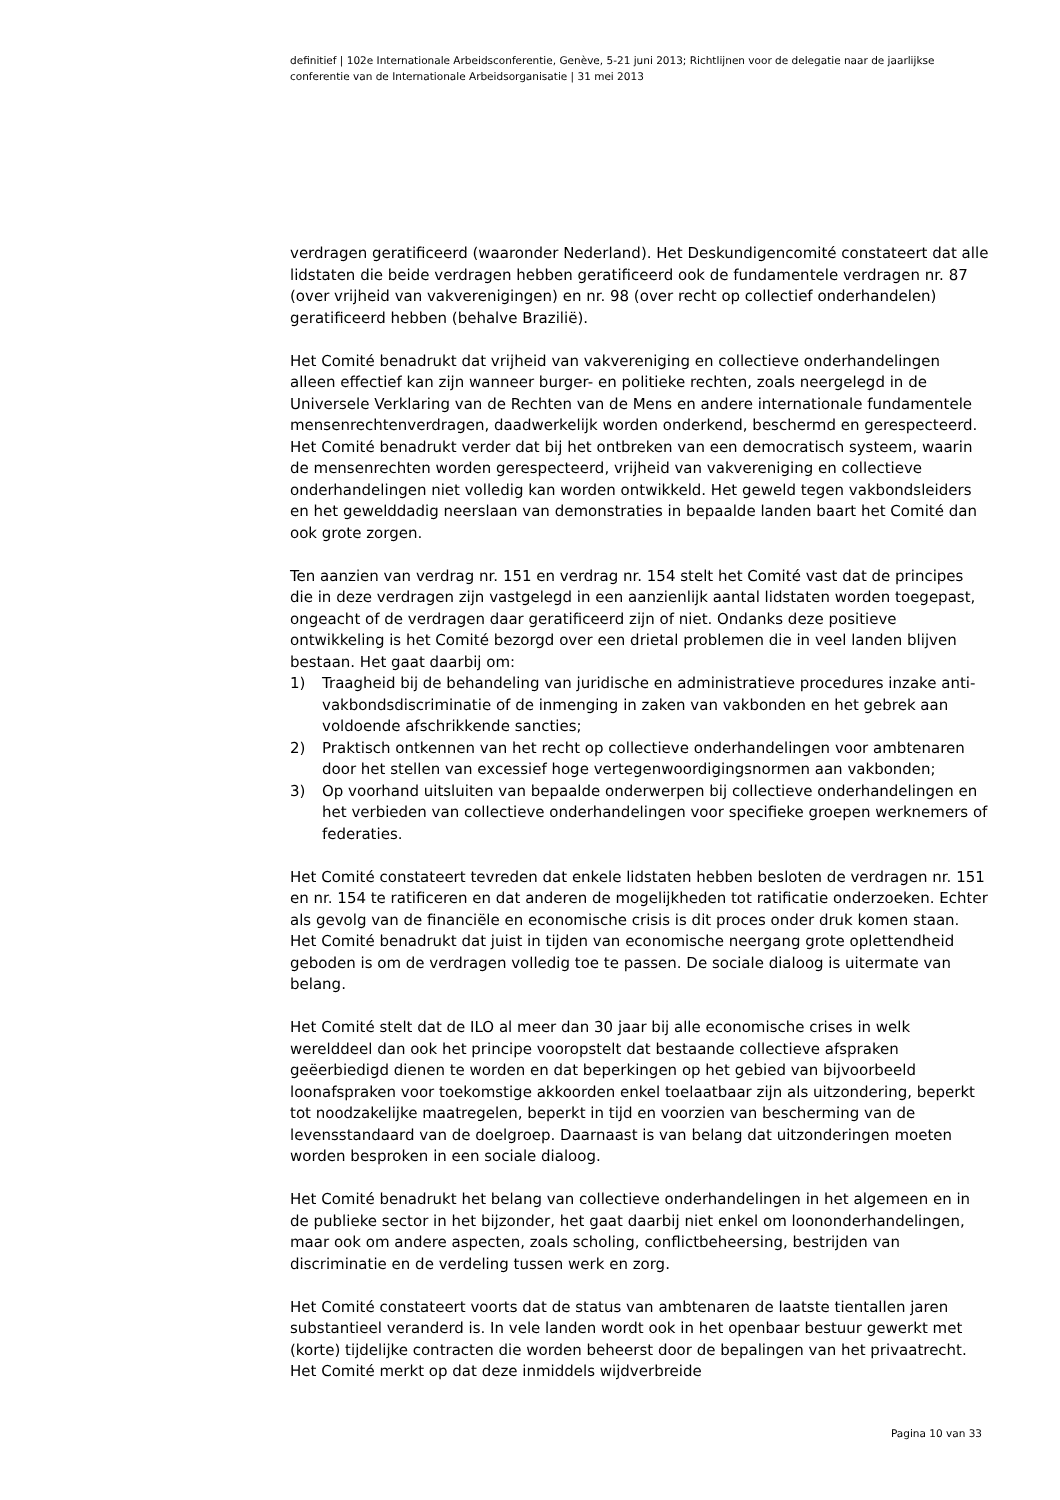definitief | 102e Internationale Arbeidsconferentie, Genève, 5-21 juni 2013; Richtlijnen voor de delegatie naar de jaarlijkse conferentie van de Internationale Arbeidsorganisatie | 31 mei 2013
verdragen geratificeerd (waaronder Nederland). Het Deskundigencomité constateert dat alle lidstaten die beide verdragen hebben geratificeerd ook de fundamentele verdragen nr. 87 (over vrijheid van vakverenigingen) en nr. 98 (over recht op collectief onderhandelen) geratificeerd hebben (behalve Brazilië).
Het Comité benadrukt dat vrijheid van vakvereniging en collectieve onderhandelingen alleen effectief kan zijn wanneer burger- en politieke rechten, zoals neergelegd in de Universele Verklaring van de Rechten van de Mens en andere internationale fundamentele mensenrechtenverdragen, daadwerkelijk worden onderkend, beschermd en gerespecteerd. Het Comité benadrukt verder dat bij het ontbreken van een democratisch systeem, waarin de mensenrechten worden gerespecteerd, vrijheid van vakvereniging en collectieve onderhandelingen niet volledig kan worden ontwikkeld. Het geweld tegen vakbondsleiders en het gewelddadig neerslaan van demonstraties in bepaalde landen baart het Comité dan ook grote zorgen.
Ten aanzien van verdrag nr. 151 en verdrag nr. 154 stelt het Comité vast dat de principes die in deze verdragen zijn vastgelegd in een aanzienlijk aantal lidstaten worden toegepast, ongeacht of de verdragen daar geratificeerd zijn of niet. Ondanks deze positieve ontwikkeling is het Comité bezorgd over een drietal problemen die in veel landen blijven bestaan. Het gaat daarbij om:
1) Traagheid bij de behandeling van juridische en administratieve procedures inzake anti-vakbondsdiscriminatie of de inmenging in zaken van vakbonden en het gebrek aan voldoende afschrikkende sancties;
2) Praktisch ontkennen van het recht op collectieve onderhandelingen voor ambtenaren door het stellen van excessief hoge vertegenwoordigingsnormen aan vakbonden;
3) Op voorhand uitsluiten van bepaalde onderwerpen bij collectieve onderhandelingen en het verbieden van collectieve onderhandelingen voor specifieke groepen werknemers of federaties.
Het Comité constateert tevreden dat enkele lidstaten hebben besloten de verdragen nr. 151 en nr. 154 te ratificeren en dat anderen de mogelijkheden tot ratificatie onderzoeken. Echter als gevolg van de financiële en economische crisis is dit proces onder druk komen staan. Het Comité benadrukt dat juist in tijden van economische neergang grote oplettendheid geboden is om de verdragen volledig toe te passen. De sociale dialoog is uitermate van belang.
Het Comité stelt dat de ILO al meer dan 30 jaar bij alle economische crises in welk werelddeel dan ook het principe vooropstelt dat bestaande collectieve afspraken geëerbiedigd dienen te worden en dat beperkingen op het gebied van bijvoorbeeld loonafspraken voor toekomstige akkoorden enkel toelaatbaar zijn als uitzondering, beperkt tot noodzakelijke maatregelen, beperkt in tijd en voorzien van bescherming van de levensstandaard van de doelgroep. Daarnaast is van belang dat uitzonderingen moeten worden besproken in een sociale dialoog.
Het Comité benadrukt het belang van collectieve onderhandelingen in het algemeen en in de publieke sector in het bijzonder, het gaat daarbij niet enkel om loononderhandelingen, maar ook om andere aspecten, zoals scholing, conflictbeheersing, bestrijden van discriminatie en de verdeling tussen werk en zorg.
Het Comité constateert voorts dat de status van ambtenaren de laatste tientallen jaren substantieel veranderd is. In vele landen wordt ook in het openbaar bestuur gewerkt met (korte) tijdelijke contracten die worden beheerst door de bepalingen van het privaatrecht. Het Comité merkt op dat deze inmiddels wijdverbreide
Pagina 10 van 33